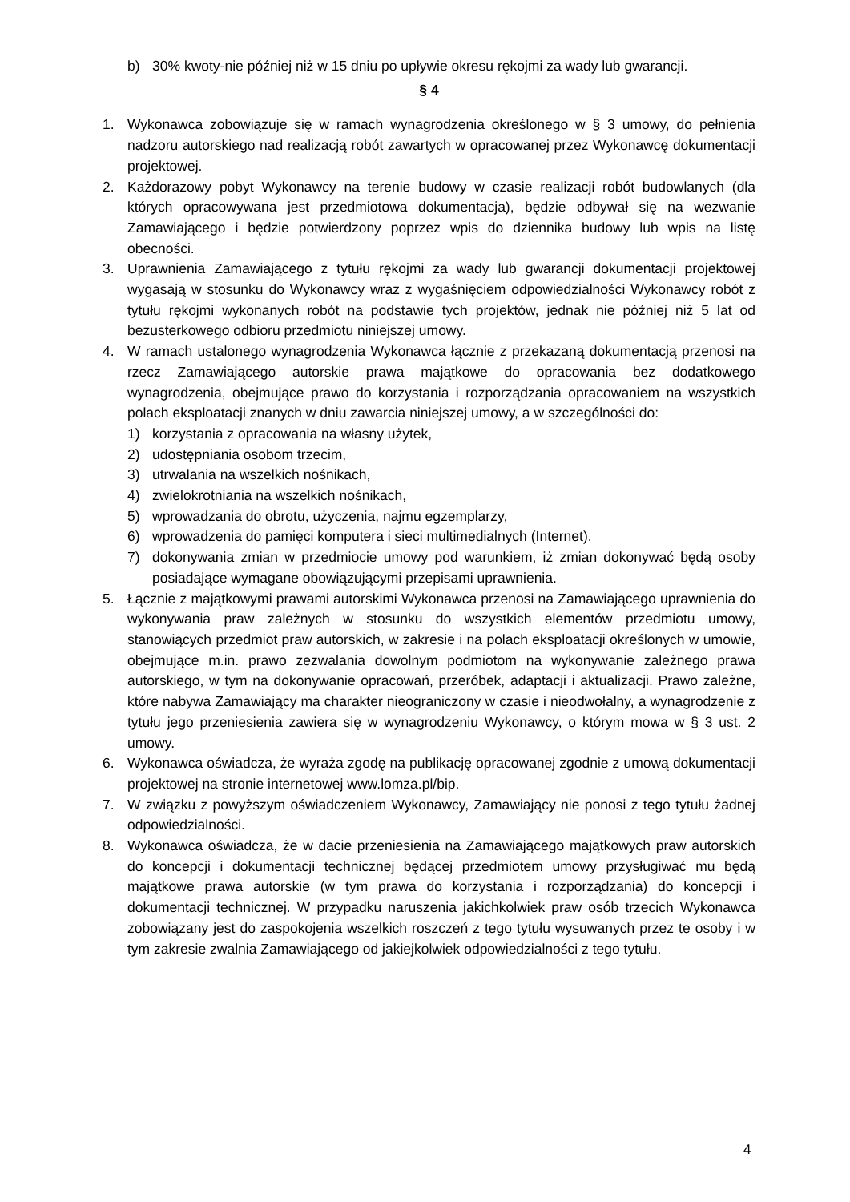b) 30% kwoty-nie później niż w 15 dniu po upływie okresu rękojmi za wady lub gwarancji.
§ 4
1. Wykonawca zobowiązuje się w ramach wynagrodzenia określonego w § 3 umowy, do pełnienia nadzoru autorskiego nad realizacją robót zawartych w opracowanej przez Wykonawcę dokumentacji projektowej.
2. Każdorazowy pobyt Wykonawcy na terenie budowy w czasie realizacji robót budowlanych (dla których opracowywana jest przedmiotowa dokumentacja), będzie odbywał się na wezwanie Zamawiającego i będzie potwierdzony poprzez wpis do dziennika budowy lub wpis na listę obecności.
3. Uprawnienia Zamawiającego z tytułu rękojmi za wady lub gwarancji dokumentacji projektowej wygasają w stosunku do Wykonawcy wraz z wygaśnięciem odpowiedzialności Wykonawcy robót z tytułu rękojmi wykonanych robót na podstawie tych projektów, jednak nie później niż 5 lat od bezusterkowego odbioru przedmiotu niniejszej umowy.
4. W ramach ustalonego wynagrodzenia Wykonawca łącznie z przekazaną dokumentacją przenosi na rzecz Zamawiającego autorskie prawa majątkowe do opracowania bez dodatkowego wynagrodzenia, obejmujące prawo do korzystania i rozporządzania opracowaniem na wszystkich polach eksploatacji znanych w dniu zawarcia niniejszej umowy, a w szczególności do:
1) korzystania z opracowania na własny użytek,
2) udostępniania osobom trzecim,
3) utrwalania na wszelkich nośnikach,
4) zwielokrotniania na wszelkich nośnikach,
5) wprowadzania do obrotu, użyczenia, najmu egzemplarzy,
6) wprowadzenia do pamięci komputera i sieci multimedialnych (Internet).
7) dokonywania zmian w przedmiocie umowy pod warunkiem, iż zmian dokonywać będą osoby posiadające wymagane obowiązującymi przepisami uprawnienia.
5. Łącznie z majątkowymi prawami autorskimi Wykonawca przenosi na Zamawiającego uprawnienia do wykonywania praw zależnych w stosunku do wszystkich elementów przedmiotu umowy, stanowiących przedmiot praw autorskich, w zakresie i na polach eksploatacji określonych w umowie, obejmujące m.in. prawo zezwalania dowolnym podmiotom na wykonywanie zależnego prawa autorskiego, w tym na dokonywanie opracowań, przeróbek, adaptacji i aktualizacji. Prawo zależne, które nabywa Zamawiający ma charakter nieograniczony w czasie i nieodwołalny, a wynagrodzenie z tytułu jego przeniesienia zawiera się w wynagrodzeniu Wykonawcy, o którym mowa w § 3 ust. 2 umowy.
6. Wykonawca oświadcza, że wyraża zgodę na publikację opracowanej zgodnie z umową dokumentacji projektowej na stronie internetowej www.lomza.pl/bip.
7. W związku z powyższym oświadczeniem Wykonawcy, Zamawiający nie ponosi z tego tytułu żadnej odpowiedzialności.
8. Wykonawca oświadcza, że w dacie przeniesienia na Zamawiającego majątkowych praw autorskich do koncepcji i dokumentacji technicznej będącej przedmiotem umowy przysługiwać mu będą majątkowe prawa autorskie (w tym prawa do korzystania i rozporządzania) do koncepcji i dokumentacji technicznej. W przypadku naruszenia jakichkolwiek praw osób trzecich Wykonawca zobowiązany jest do zaspokojenia wszelkich roszczeń z tego tytułu wysuwanych przez te osoby i w tym zakresie zwalnia Zamawiającego od jakiejkolwiek odpowiedzialności z tego tytułu.
4